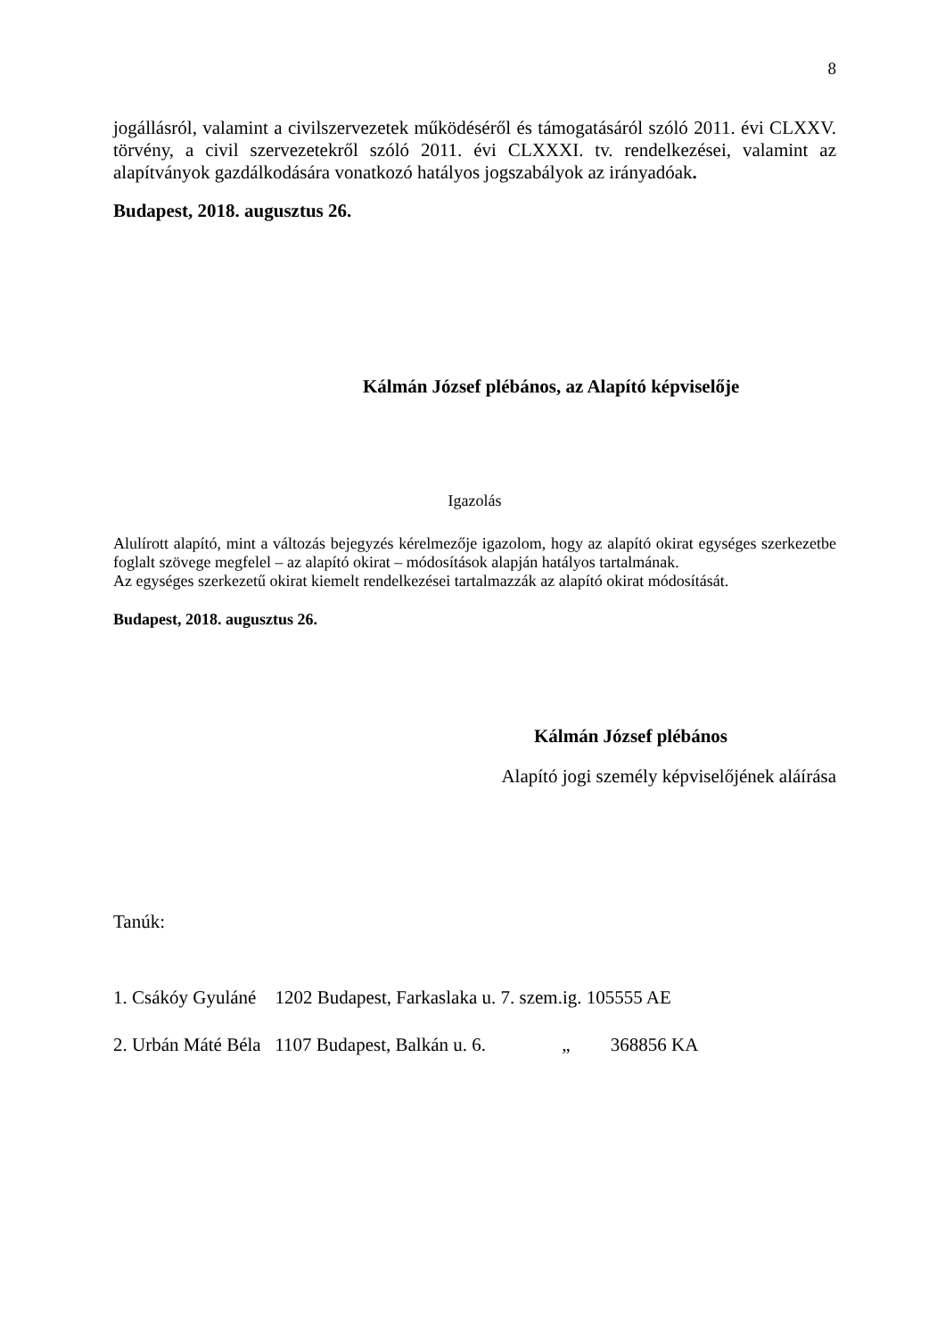8
jogállásról, valamint a civilszervezetek működéséről és támogatásáról szóló 2011. évi CLXXV. törvény, a civil szervezetekről szóló 2011. évi CLXXXI. tv. rendelkezései, valamint az alapítványok gazdálkodására vonatkozó hatályos jogszabályok az irányadóak.
Budapest, 2018. augusztus 26.
Kálmán József plébános, az Alapító képviselője
Igazolás
Alulírott alapító, mint a változás bejegyzés kérelmezője igazolom, hogy az alapító okirat egységes szerkezetbe foglalt szövege megfelel – az alapító okirat – módosítások alapján hatályos tartalmának.
Az egységes szerkezetű okirat kiemelt rendelkezései tartalmazzák az alapító okirat módosítását.
Budapest, 2018. augusztus 26.
Kálmán József plébános
Alapító jogi személy képviselőjének aláírása
Tanúk:
1. Csákóy Gyuláné 1202 Budapest, Farkaslaka u. 7. szem.ig. 105555 AE
2. Urbán Máté Béla 1107 Budapest, Balkán u. 6. „ 368856 KA